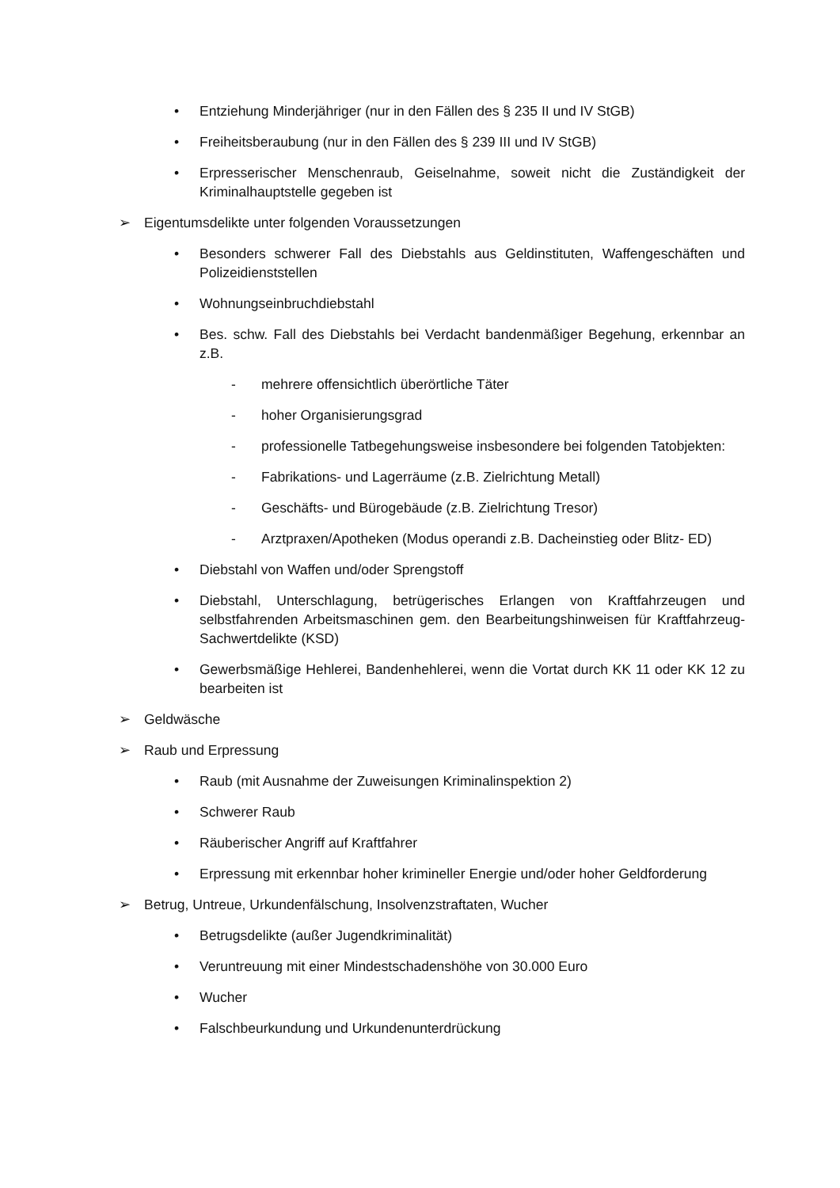• Entziehung Minderjähriger (nur in den Fällen des § 235 II und IV StGB)
• Freiheitsberaubung (nur in den Fällen des § 239 III und IV StGB)
• Erpresserischer Menschenraub, Geiselnahme, soweit nicht die Zuständigkeit der Kriminalhauptstelle gegeben ist
➢ Eigentumsdelikte unter folgenden Voraussetzungen
• Besonders schwerer Fall des Diebstahls aus Geldinstituten, Waffengeschäften und Polizeidienststellen
• Wohnungseinbruchdiebstahl
• Bes. schw. Fall des Diebstahls bei Verdacht bandenmäßiger Begehung, erkennbar an z.B.
- mehrere offensichtlich überörtliche Täter
- hoher Organisierungsgrad
- professionelle Tatbegehungsweise insbesondere bei folgenden Tatobjekten:
- Fabrikations- und Lagerräume (z.B. Zielrichtung Metall)
- Geschäfts- und Bürogebäude (z.B. Zielrichtung Tresor)
- Arztpraxen/Apotheken (Modus operandi z.B. Dacheinstieg oder Blitz- ED)
• Diebstahl von Waffen und/oder Sprengstoff
• Diebstahl, Unterschlagung, betrügerisches Erlangen von Kraftfahrzeugen und selbstfahrenden Arbeitsmaschinen gem. den Bearbeitungshinweisen für Kraftfahrzeug- Sachwertdelikte (KSD)
• Gewerbsmäßige Hehlerei, Bandenhehlerei, wenn die Vortat durch KK 11 oder KK 12 zu bearbeiten ist
➢ Geldwäsche
➢ Raub und Erpressung
• Raub (mit Ausnahme der Zuweisungen Kriminalinspektion 2)
• Schwerer Raub
• Räuberischer Angriff auf Kraftfahrer
• Erpressung mit erkennbar hoher krimineller Energie und/oder hoher Geldforderung
➢ Betrug, Untreue, Urkundenfälschung, Insolvenzstraftaten, Wucher
• Betrugsdelikte (außer Jugendkriminalität)
• Veruntreuung mit einer Mindestschadenshöhe von 30.000 Euro
• Wucher
• Falschbeurkundung und Urkundenunterdrückung